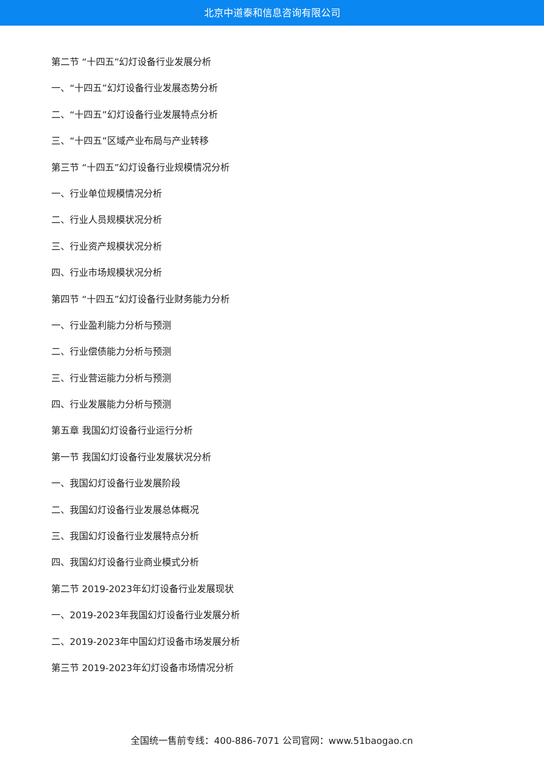北京中道泰和信息咨询有限公司
第二节 “十四五”幻灯设备行业发展分析
一、“十四五”幻灯设备行业发展态势分析
二、“十四五”幻灯设备行业发展特点分析
三、“十四五”区域产业布局与产业转移
第三节 “十四五”幻灯设备行业规模情况分析
一、行业单位规模情况分析
二、行业人员规模状况分析
三、行业资产规模状况分析
四、行业市场规模状况分析
第四节 “十四五”幻灯设备行业财务能力分析
一、行业盈利能力分析与预测
二、行业偿债能力分析与预测
三、行业营运能力分析与预测
四、行业发展能力分析与预测
第五章 我国幻灯设备行业运行分析
第一节 我国幻灯设备行业发展状况分析
一、我国幻灯设备行业发展阶段
二、我国幻灯设备行业发展总体概况
三、我国幻灯设备行业发展特点分析
四、我国幻灯设备行业商业模式分析
第二节 2019-2023年幻灯设备行业发展现状
一、2019-2023年我国幻灯设备行业发展分析
二、2019-2023年中国幻灯设备市场发展分析
第三节 2019-2023年幻灯设备市场情况分析
全国统一售前专线：400-886-7071 公司官网：www.51baogao.cn